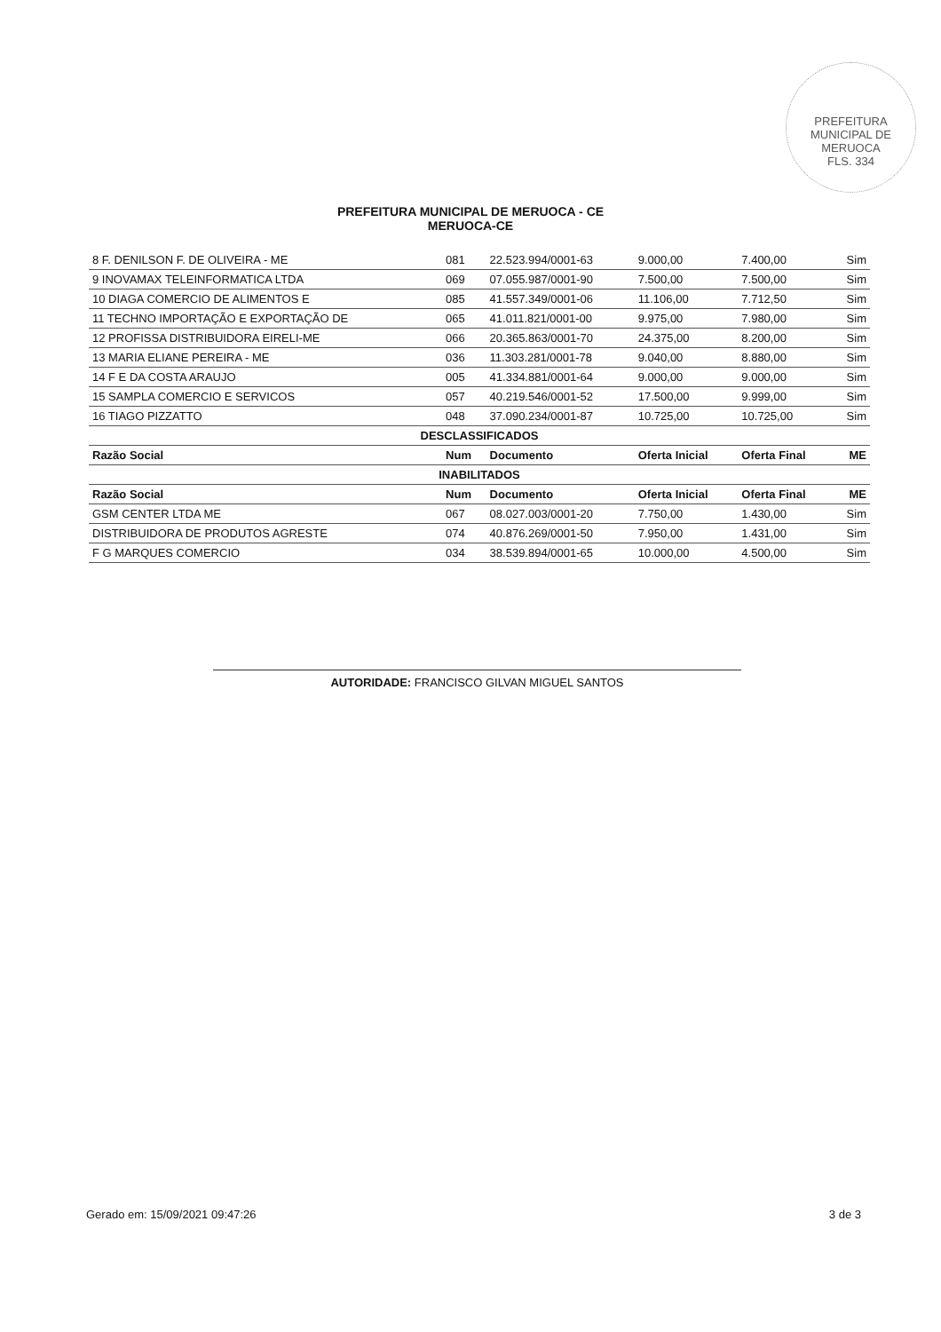PREFEITURA MUNICIPAL DE MERUOCA
FLS. 334
PREFEITURA MUNICIPAL DE MERUOCA - CE
MERUOCA-CE
| 8 F. DENILSON F. DE OLIVEIRA - ME | 081 | 22.523.994/0001-63 | 9.000,00 | 7.400,00 | Sim |
| 9 INOVAMAX TELEINFORMATICA LTDA | 069 | 07.055.987/0001-90 | 7.500,00 | 7.500,00 | Sim |
| 10 DIAGA COMERCIO DE ALIMENTOS E | 085 | 41.557.349/0001-06 | 11.106,00 | 7.712,50 | Sim |
| 11 TECHNO IMPORTAÇÃO E EXPORTAÇÃO DE | 065 | 41.011.821/0001-00 | 9.975,00 | 7.980,00 | Sim |
| 12 PROFISSA DISTRIBUIDORA EIRELI-ME | 066 | 20.365.863/0001-70 | 24.375,00 | 8.200,00 | Sim |
| 13 MARIA ELIANE PEREIRA - ME | 036 | 11.303.281/0001-78 | 9.040,00 | 8.880,00 | Sim |
| 14 F E DA COSTA ARAUJO | 005 | 41.334.881/0001-64 | 9.000,00 | 9.000,00 | Sim |
| 15 SAMPLA COMERCIO E SERVICOS | 057 | 40.219.546/0001-52 | 17.500,00 | 9.999,00 | Sim |
| 16 TIAGO PIZZATTO | 048 | 37.090.234/0001-87 | 10.725,00 | 10.725,00 | Sim |
| DESCLASSIFICADOS | | | | | |
| Razão Social | Num | Documento | Oferta Inicial | Oferta Final | ME |
| INABILITADOS | | | | | |
| Razão Social | Num | Documento | Oferta Inicial | Oferta Final | ME |
| GSM CENTER LTDA ME | 067 | 08.027.003/0001-20 | 7.750,00 | 1.430,00 | Sim |
| DISTRIBUIDORA DE PRODUTOS AGRESTE | 074 | 40.876.269/0001-50 | 7.950,00 | 1.431,00 | Sim |
| F G MARQUES COMERCIO | 034 | 38.539.894/0001-65 | 10.000,00 | 4.500,00 | Sim |
AUTORIDADE: FRANCISCO GILVAN MIGUEL SANTOS
Gerado em: 15/09/2021 09:47:26 3 de 3